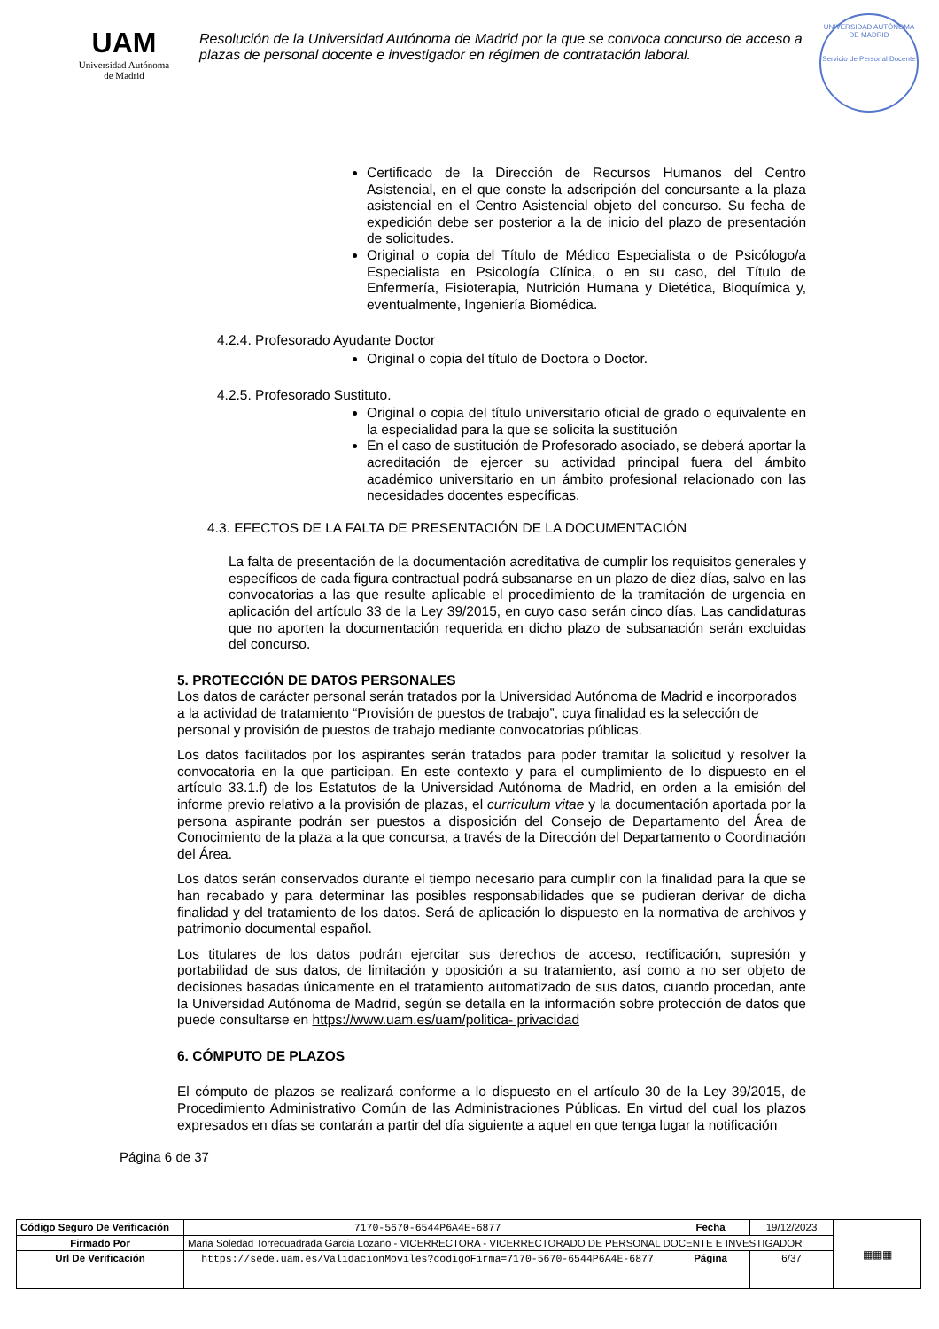UAM
Universidad Autónoma
de Madrid
Resolución de la Universidad Autónoma de Madrid por la que se convoca concurso de acceso a plazas de personal docente e investigador en régimen de contratación laboral.
UNIVERSIDAD AUTÓNOMA DE MADRID
Servicio de Personal Docente
Certificado de la Dirección de Recursos Humanos del Centro Asistencial, en el que conste la adscripción del concursante a la plaza asistencial en el Centro Asistencial objeto del concurso. Su fecha de expedición debe ser posterior a la de inicio del plazo de presentación de solicitudes.
Original o copia del Título de Médico Especialista o de Psicólogo/a Especialista en Psicología Clínica, o en su caso, del Título de Enfermería, Fisioterapia, Nutrición Humana y Dietética, Bioquímica y, eventualmente, Ingeniería Biomédica.
4.2.4. Profesorado Ayudante Doctor
Original o copia del título de Doctora o Doctor.
4.2.5. Profesorado Sustituto.
Original o copia del título universitario oficial de grado o equivalente en la especialidad para la que se solicita la sustitución
En el caso de sustitución de Profesorado asociado, se deberá aportar la acreditación de ejercer su actividad principal fuera del ámbito académico universitario en un ámbito profesional relacionado con las necesidades docentes específicas.
4.3. EFECTOS DE LA FALTA DE PRESENTACIÓN DE LA DOCUMENTACIÓN
La falta de presentación de la documentación acreditativa de cumplir los requisitos generales y específicos de cada figura contractual podrá subsanarse en un plazo de diez días, salvo en las convocatorias a las que resulte aplicable el procedimiento de la tramitación de urgencia en aplicación del artículo 33 de la Ley 39/2015, en cuyo caso serán cinco días. Las candidaturas que no aporten la documentación requerida en dicho plazo de subsanación serán excluidas del concurso.
5. PROTECCIÓN DE DATOS PERSONALES
Los datos de carácter personal serán tratados por la Universidad Autónoma de Madrid e incorporados a la actividad de tratamiento “Provisión de puestos de trabajo”, cuya finalidad es la selección de personal y provisión de puestos de trabajo mediante convocatorias públicas.
Los datos facilitados por los aspirantes serán tratados para poder tramitar la solicitud y resolver la convocatoria en la que participan. En este contexto y para el cumplimiento de lo dispuesto en el artículo 33.1.f) de los Estatutos de la Universidad Autónoma de Madrid, en orden a la emisión del informe previo relativo a la provisión de plazas, el curriculum vitae y la documentación aportada por la persona aspirante podrán ser puestos a disposición del Consejo de Departamento del Área de Conocimiento de la plaza a la que concursa, a través de la Dirección del Departamento o Coordinación del Área.
Los datos serán conservados durante el tiempo necesario para cumplir con la finalidad para la que se han recabado y para determinar las posibles responsabilidades que se pudieran derivar de dicha finalidad y del tratamiento de los datos. Será de aplicación lo dispuesto en la normativa de archivos y patrimonio documental español.
Los titulares de los datos podrán ejercitar sus derechos de acceso, rectificación, supresión y portabilidad de sus datos, de limitación y oposición a su tratamiento, así como a no ser objeto de decisiones basadas únicamente en el tratamiento automatizado de sus datos, cuando procedan, ante la Universidad Autónoma de Madrid, según se detalla en la información sobre protección de datos que puede consultarse en https://www.uam.es/uam/politica- privacidad
6. CÓMPUTO DE PLAZOS
El cómputo de plazos se realizará conforme a lo dispuesto en el artículo 30 de la Ley 39/2015, de Procedimiento Administrativo Común de las Administraciones Públicas. En virtud del cual los plazos expresados en días se contarán a partir del día siguiente a aquel en que tenga lugar la notificación
Página 6 de 37
| Código Seguro De Verificación | 7170-5670-6544P6A4E-6877 | Fecha | 19/12/2023 | ▦▦▦ |
| Firmado Por | Maria Soledad Torrecuadrada Garcia Lozano - VICERRECTORA - VICERRECTORADO DE PERSONAL DOCENTE E INVESTIGADOR | | | |
| Url De Verificación | https://sede.uam.es/ValidacionMoviles?codigoFirma=7170-5670-6544P6A4E-6877 | Página | 6/37 | |